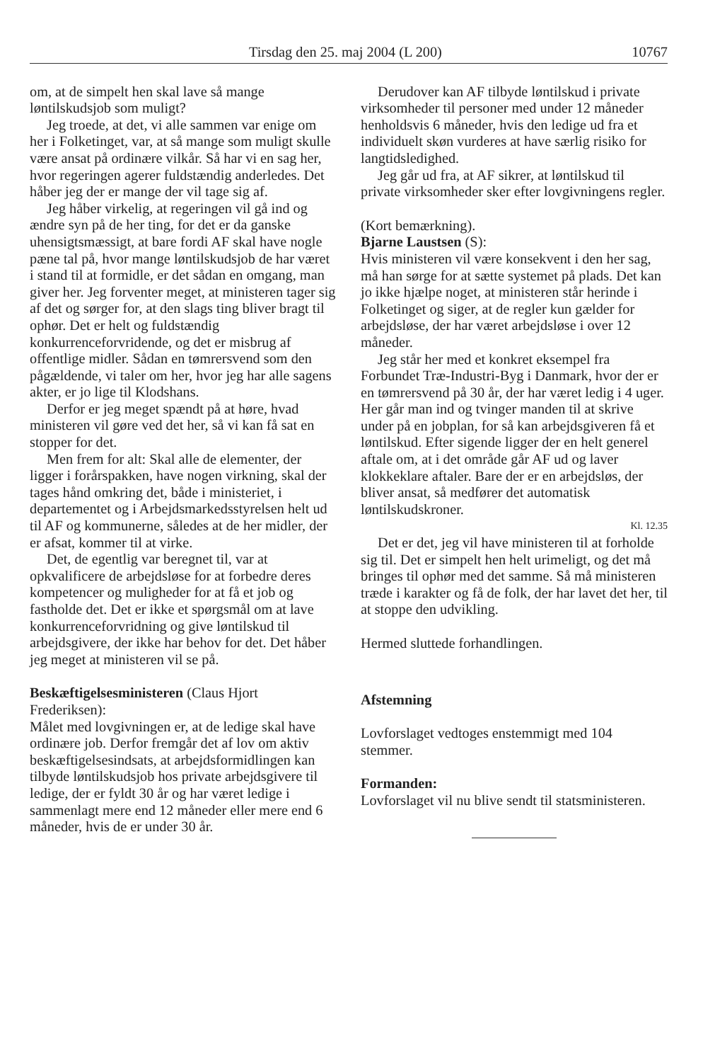Tirsdag den 25. maj 2004 (L 200) 10767
om, at de simpelt hen skal lave så mange løntilskudsjob som muligt?
Jeg troede, at det, vi alle sammen var enige om her i Folketinget, var, at så mange som muligt skulle være ansat på ordinære vilkår. Så har vi en sag her, hvor regeringen agerer fuldstændig anderledes. Det håber jeg der er mange der vil tage sig af.
Jeg håber virkelig, at regeringen vil gå ind og ændre syn på de her ting, for det er da ganske uhensigtsmæssigt, at bare fordi AF skal have nogle pæne tal på, hvor mange løntilskudsjob de har været i stand til at formidle, er det sådan en omgang, man giver her. Jeg forventer meget, at ministeren tager sig af det og sørger for, at den slags ting bliver bragt til ophør. Det er helt og fuldstændig konkurrenceforvridende, og det er misbrug af offentlige midler. Sådan en tømrersvend som den pågældende, vi taler om her, hvor jeg har alle sagens akter, er jo lige til Klodshans.
Derfor er jeg meget spændt på at høre, hvad ministeren vil gøre ved det her, så vi kan få sat en stopper for det.
Men frem for alt: Skal alle de elementer, der ligger i forårspakken, have nogen virkning, skal der tages hånd omkring det, både i ministeriet, i departementet og i Arbejdsmarkedsstyrelsen helt ud til AF og kommunerne, således at de her midler, der er afsat, kommer til at virke.
Det, de egentlig var beregnet til, var at opkvalificere de arbejdsløse for at forbedre deres kompetencer og muligheder for at få et job og fastholde det. Det er ikke et spørgsmål om at lave konkurrenceforvridning og give løntilskud til arbejdsgivere, der ikke har behov for det. Det håber jeg meget at ministeren vil se på.
Beskæftigelsesministeren (Claus Hjort Frederiksen):
Målet med lovgivningen er, at de ledige skal have ordinære job. Derfor fremgår det af lov om aktiv beskæftigelsesindsats, at arbejdsformidlingen kan tilbyde løntilskudsjob hos private arbejdsgivere til ledige, der er fyldt 30 år og har været ledige i sammenlagt mere end 12 måneder eller mere end 6 måneder, hvis de er under 30 år.
Derudover kan AF tilbyde løntilskud i private virksomheder til personer med under 12 måneder henholdsvis 6 måneder, hvis den ledige ud fra et individuelt skøn vurderes at have særlig risiko for langtidsledighed.
Jeg går ud fra, at AF sikrer, at løntilskud til private virksomheder sker efter lovgivningens regler.
(Kort bemærkning).
Bjarne Laustsen (S):
Hvis ministeren vil være konsekvent i den her sag, må han sørge for at sætte systemet på plads. Det kan jo ikke hjælpe noget, at ministeren står herinde i Folketinget og siger, at de regler kun gælder for arbejdsløse, der har været arbejdsløse i over 12 måneder.
Jeg står her med et konkret eksempel fra Forbundet Træ-Industri-Byg i Danmark, hvor der er en tømrersvend på 30 år, der har været ledig i 4 uger. Her går man ind og tvinger manden til at skrive under på en jobplan, for så kan arbejdsgiveren få et løntilskud. Efter sigende ligger der en helt generel aftale om, at i det område går AF ud og laver klokkeklare aftaler. Bare der er en arbejdsløs, der bliver ansat, så medfører det automatisk løntilskudskroner.
Kl. 12.35
Det er det, jeg vil have ministeren til at forholde sig til. Det er simpelt hen helt urimeligt, og det må bringes til ophør med det samme. Så må ministeren træde i karakter og få de folk, der har lavet det her, til at stoppe den udvikling.
Hermed sluttede forhandlingen.
Afstemning
Lovforslaget vedtoges enstemmigt med 104 stemmer.
Formanden:
Lovforslaget vil nu blive sendt til statsministeren.